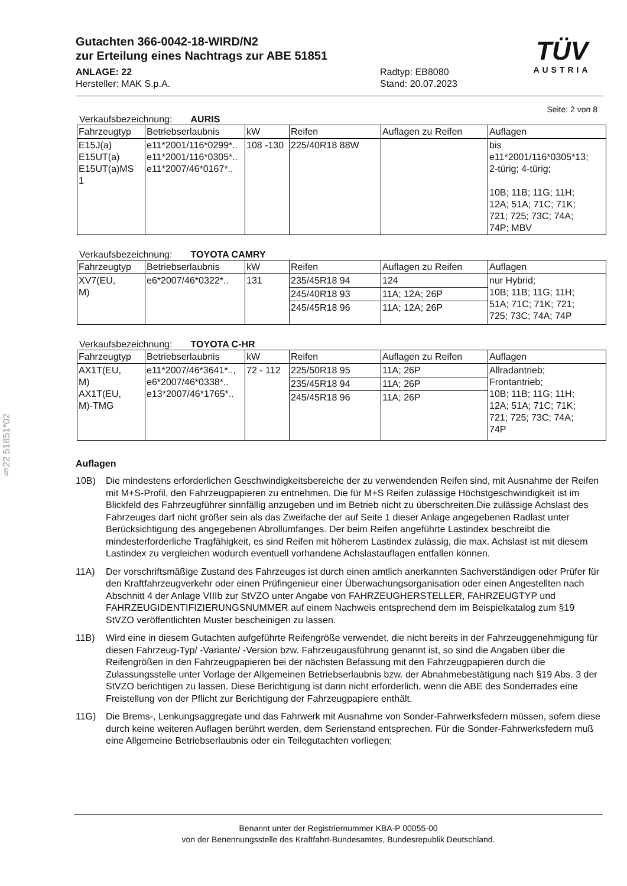§22 51851*02
Gutachten 366-0042-18-WIRD/N2
zur Erteilung eines Nachtrags zur ABE 51851
ANLAGE: 22
Hersteller: MAK S.p.A.
Radtyp: EB8080
Stand: 20.07.2023
TÜV
AUSTRIA
Seite: 2 von 8
Verkaufsbezeichnung: AURIS
| Fahrzeugtyp | Betriebserlaubnis | kW | Reifen | Auflagen zu Reifen | Auflagen |
| --- | --- | --- | --- | --- | --- |
| E15J(a) E15UT(a) E15UT(a)MS 1 | e11*2001/116*0299*.. e11*2001/116*0305*.. e11*2007/46*0167*.. | 108 -130 | 225/40R18 88W | | bis e11*2001/116*0305*13; 2-türig; 4-türig; 10B; 11B; 11G; 11H; 12A; 51A; 71C; 71K; 721; 725; 73C; 74A; 74P; MBV |
Verkaufsbezeichnung: TOYOTA CAMRY
| Fahrzeugtyp | Betriebserlaubnis | kW | Reifen | Auflagen zu Reifen | Auflagen |
| --- | --- | --- | --- | --- | --- |
| XV7(EU, M) | e6*2007/46*0322*.. | 131 | 235/45R18 94 | 124 | nur Hybrid; 10B; 11B; 11G; 11H; 51A; 71C; 71K; 721; 725; 73C; 74A; 74P |
| | | | 245/40R18 93 | 11A; 12A; 26P | |
| | | | 245/45R18 96 | 11A; 12A; 26P | |
Verkaufsbezeichnung: TOYOTA C-HR
| Fahrzeugtyp | Betriebserlaubnis | kW | Reifen | Auflagen zu Reifen | Auflagen |
| --- | --- | --- | --- | --- | --- |
| AX1T(EU, M) AX1T(EU, M)-TMG | e11*2007/46*3641*.., e6*2007/46*0338*.. e13*2007/46*1765*.. | 72 - 112 | 225/50R18 95 | 11A; 26P | Allradantrieb; Frontantrieb; 10B; 11B; 11G; 11H; 12A; 51A; 71C; 71K; 721; 725; 73C; 74A; 74P |
| | | | 235/45R18 94 | 11A; 26P | |
| | | | 245/45R18 96 | 11A; 26P | |
Auflagen
10B) Die mindestens erforderlichen Geschwindigkeitsbereiche der zu verwendenden Reifen sind, mit Ausnahme der Reifen mit M+S-Profil, den Fahrzeugpapieren zu entnehmen. Die für M+S Reifen zulässige Höchstgeschwindigkeit ist im Blickfeld des Fahrzeugführer sinnfällig anzugeben und im Betrieb nicht zu überschreiten.Die zulässige Achslast des Fahrzeuges darf nicht größer sein als das Zweifache der auf Seite 1 dieser Anlage angegebenen Radlast unter Berücksichtigung des angegebenen Abrollumfanges. Der beim Reifen angeführte Lastindex beschreibt die mindesterforderliche Tragfähigkeit, es sind Reifen mit höherem Lastindex zulässig, die max. Achslast ist mit diesem Lastindex zu vergleichen wodurch eventuell vorhandene Achslastauflagen entfallen können.
11A) Der vorschriftsmäßige Zustand des Fahrzeuges ist durch einen amtlich anerkannten Sachverständigen oder Prüfer für den Kraftfahrzeugverkehr oder einen Prüfingenieur einer Überwachungsorganisation oder einen Angestellten nach Abschnitt 4 der Anlage VIIIb zur StVZO unter Angabe von FAHRZEUGHERSTELLER, FAHRZEUGTYP und FAHRZEUGIDENTIFIZIERUNGSNUMMER auf einem Nachweis entsprechend dem im Beispielkatalog zum §19 StVZO veröffentlichten Muster bescheinigen zu lassen.
11B) Wird eine in diesem Gutachten aufgeführte Reifengröße verwendet, die nicht bereits in der Fahrzeuggenehmigung für diesen Fahrzeug-Typ/ -Variante/ -Version bzw. Fahrzeugausführung genannt ist, so sind die Angaben über die Reifengrößen in den Fahrzeugpapieren bei der nächsten Befassung mit den Fahrzeugpapieren durch die Zulassungsstelle unter Vorlage der Allgemeinen Betriebserlaubnis bzw. der Abnahmebestätigung nach §19 Abs. 3 der StVZO berichtigen zu lassen. Diese Berichtigung ist dann nicht erforderlich, wenn die ABE des Sonderrades eine Freistellung von der Pflicht zur Berichtigung der Fahrzeugpapiere enthält.
11G) Die Brems-, Lenkungsaggregate und das Fahrwerk mit Ausnahme von Sonder-Fahrwerksfedern müssen, sofern diese durch keine weiteren Auflagen berührt werden, dem Serienstand entsprechen. Für die Sonder-Fahrwerksfedern muß eine Allgemeine Betriebserlaubnis oder ein Teilegutachten vorliegen;
Benannt unter der Registriernummer KBA-P 00055-00
von der Benennungsstelle des Kraftfahrt-Bundesamtes, Bundesrepublik Deutschland.